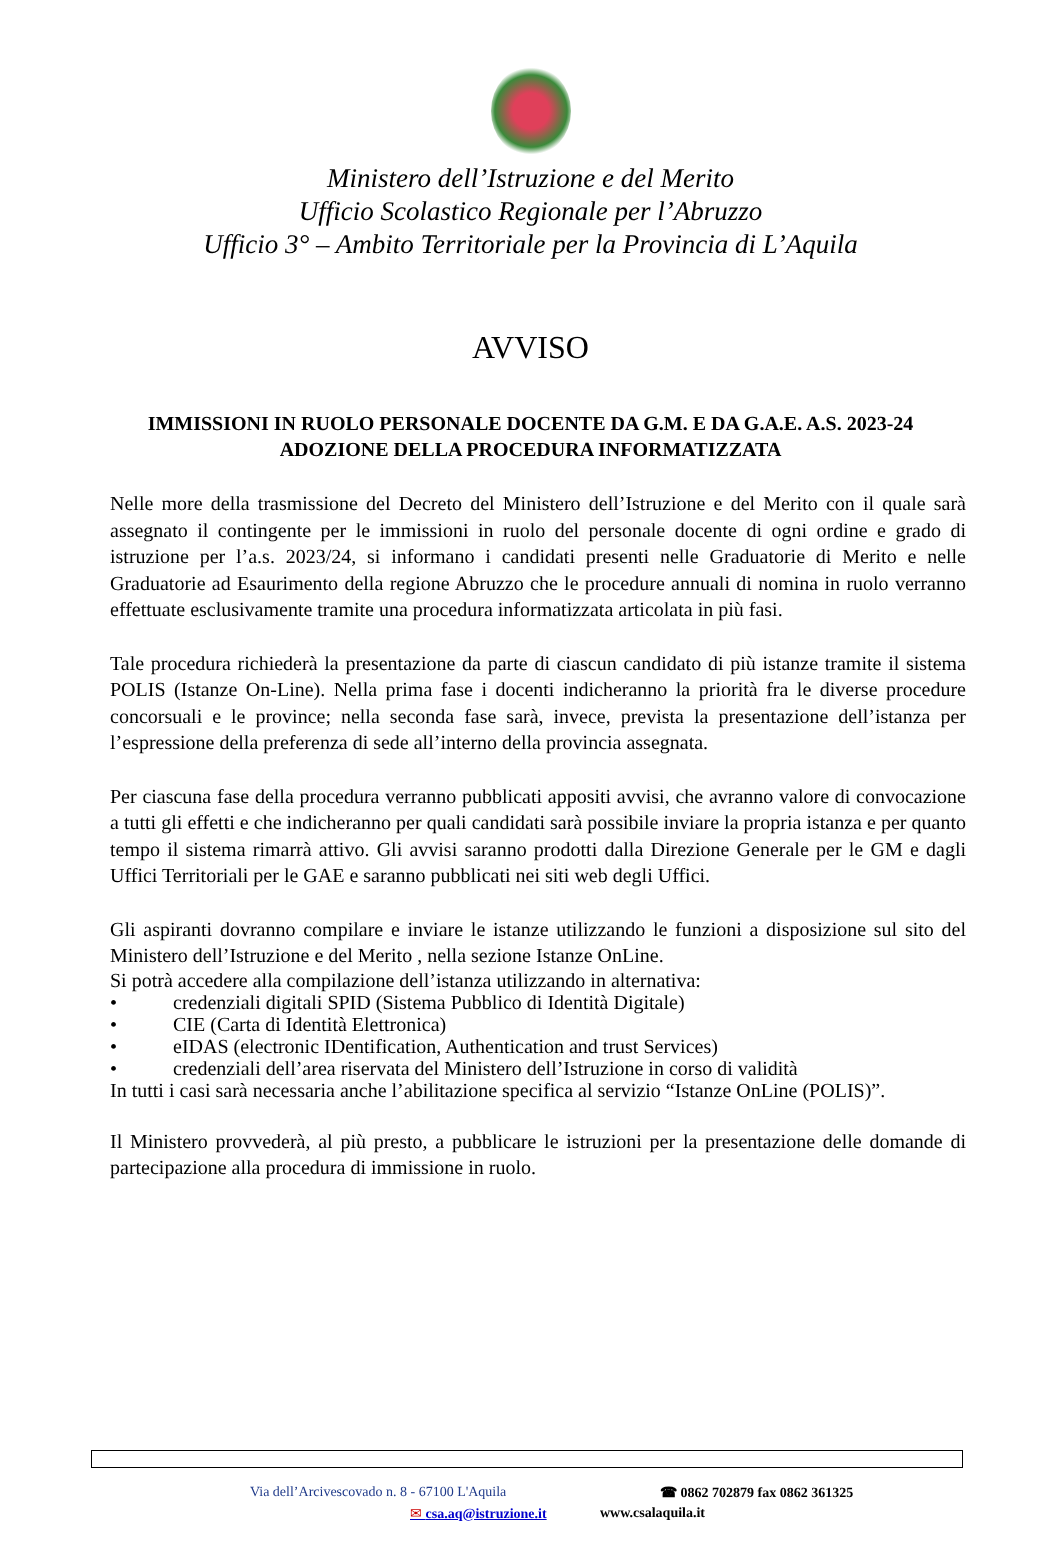Ministero dell’Istruzione e del Merito
Ufficio Scolastico Regionale per l’Abruzzo
Ufficio 3° – Ambito Territoriale per la Provincia di L’Aquila
AVVISO
IMMISSIONI IN RUOLO PERSONALE DOCENTE DA G.M. E DA G.A.E. A.S. 2023-24
ADOZIONE DELLA PROCEDURA INFORMATIZZATA
Nelle more della trasmissione del Decreto del Ministero dell’Istruzione e del Merito con il quale sarà assegnato il contingente per le immissioni in ruolo del personale docente di ogni ordine e grado di istruzione per l’a.s. 2023/24, si informano i candidati presenti nelle Graduatorie di Merito e nelle Graduatorie ad Esaurimento della regione Abruzzo che le procedure annuali di nomina in ruolo verranno effettuate esclusivamente tramite una procedura informatizzata articolata in più fasi.
Tale procedura richiederà la presentazione da parte di ciascun candidato di più istanze tramite il sistema POLIS (Istanze On-Line). Nella prima fase i docenti indicheranno la priorità fra le diverse procedure concorsuali e le province; nella seconda fase sarà, invece, prevista la presentazione dell’istanza per l’espressione della preferenza di sede all’interno della provincia assegnata.
Per ciascuna fase della procedura verranno pubblicati appositi avvisi, che avranno valore di convocazione a tutti gli effetti e che indicheranno per quali candidati sarà possibile inviare la propria istanza e per quanto tempo il sistema rimarrà attivo. Gli avvisi saranno prodotti dalla Direzione Generale per le GM e dagli Uffici Territoriali per le GAE e saranno pubblicati nei siti web degli Uffici.
Gli aspiranti dovranno compilare e inviare le istanze utilizzando le funzioni a disposizione sul sito del Ministero dell’Istruzione e del Merito , nella sezione Istanze OnLine.
Si potrà accedere alla compilazione dell’istanza utilizzando in alternativa:
• credenziali digitali SPID (Sistema Pubblico di Identità Digitale)
• CIE (Carta di Identità Elettronica)
• eIDAS (electronic IDentification, Authentication and trust Services)
• credenziali dell’area riservata del Ministero dell’Istruzione in corso di validità
In tutti i casi sarà necessaria anche l’abilitazione specifica al servizio “Istanze OnLine (POLIS)”.
Il Ministero provvederà, al più presto, a pubblicare le istruzioni per la presentazione delle domande di partecipazione alla procedura di immissione in ruolo.
Via dell’Arcivescovado n. 8 - 67100 L'Aquila ☎ 0862 702879 fax 0862 361325
✉ csa.aq@istruzione.it www.csalaquila.it